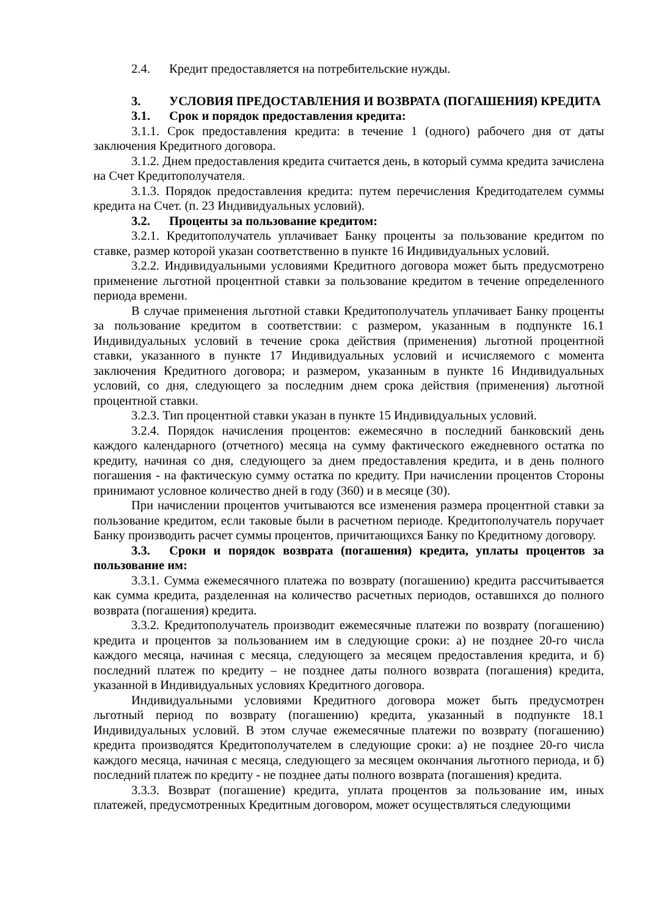2.4. Кредит предоставляется на потребительские нужды.
3. УСЛОВИЯ ПРЕДОСТАВЛЕНИЯ И ВОЗВРАТА (ПОГАШЕНИЯ) КРЕДИТА
3.1. Срок и порядок предоставления кредита:
3.1.1. Срок предоставления кредита: в течение 1 (одного) рабочего дня от даты заключения Кредитного договора.
3.1.2. Днем предоставления кредита считается день, в который сумма кредита зачислена на Счет Кредитополучателя.
3.1.3. Порядок предоставления кредита: путем перечисления Кредитодателем суммы кредита на Счет. (п. 23 Индивидуальных условий).
3.2. Проценты за пользование кредитом:
3.2.1. Кредитополучатель уплачивает Банку проценты за пользование кредитом по ставке, размер которой указан соответственно в пункте 16 Индивидуальных условий.
3.2.2. Индивидуальными условиями Кредитного договора может быть предусмотрено применение льготной процентной ставки за пользование кредитом в течение определенного периода времени.
В случае применения льготной ставки Кредитополучатель уплачивает Банку проценты за пользование кредитом в соответствии: с размером, указанным в подпункте 16.1 Индивидуальных условий в течение срока действия (применения) льготной процентной ставки, указанного в пункте 17 Индивидуальных условий и исчисляемого с момента заключения Кредитного договора; и размером, указанным в пункте 16 Индивидуальных условий, со дня, следующего за последним днем срока действия (применения) льготной процентной ставки.
3.2.3. Тип процентной ставки указан в пункте 15 Индивидуальных условий.
3.2.4. Порядок начисления процентов: ежемесячно в последний банковский день каждого календарного (отчетного) месяца на сумму фактического ежедневного остатка по кредиту, начиная со дня, следующего за днем предоставления кредита, и в день полного погашения - на фактическую сумму остатка по кредиту. При начислении процентов Стороны принимают условное количество дней в году (360) и в месяце (30).
При начислении процентов учитываются все изменения размера процентной ставки за пользование кредитом, если таковые были в расчетном периоде. Кредитополучатель поручает Банку производить расчет суммы процентов, причитающихся Банку по Кредитному договору.
3.3. Сроки и порядок возврата (погашения) кредита, уплаты процентов за пользование им:
3.3.1. Сумма ежемесячного платежа по возврату (погашению) кредита рассчитывается как сумма кредита, разделенная на количество расчетных периодов, оставшихся до полного возврата (погашения) кредита.
3.3.2. Кредитополучатель производит ежемесячные платежи по возврату (погашению) кредита и процентов за пользованием им в следующие сроки: а) не позднее 20-го числа каждого месяца, начиная с месяца, следующего за месяцем предоставления кредита, и б) последний платеж по кредиту – не позднее даты полного возврата (погашения) кредита, указанной в Индивидуальных условиях Кредитного договора.
Индивидуальными условиями Кредитного договора может быть предусмотрен льготный период по возврату (погашению) кредита, указанный в подпункте 18.1 Индивидуальных условий. В этом случае ежемесячные платежи по возврату (погашению) кредита производятся Кредитополучателем в следующие сроки: а) не позднее 20-го числа каждого месяца, начиная с месяца, следующего за месяцем окончания льготного периода, и б) последний платеж по кредиту - не позднее даты полного возврата (погашения) кредита.
3.3.3. Возврат (погашение) кредита, уплата процентов за пользование им, иных платежей, предусмотренных Кредитным договором, может осуществляться следующими